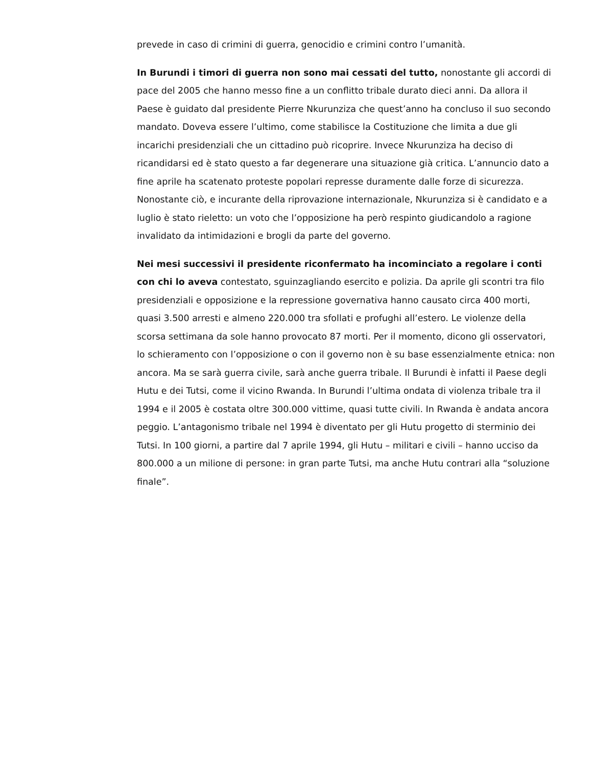prevede in caso di crimini di guerra, genocidio e crimini contro l’umanità.
In Burundi i timori di guerra non sono mai cessati del tutto, nonostante gli accordi di pace del 2005 che hanno messo fine a un conflitto tribale durato dieci anni. Da allora il Paese è guidato dal presidente Pierre Nkurunziza che quest’anno ha concluso il suo secondo mandato. Doveva essere l’ultimo, come stabilisce la Costituzione che limita a due gli incarichi presidenziali che un cittadino può ricoprire. Invece Nkurunziza ha deciso di ricandidarsi ed è stato questo a far degenerare una situazione già critica. L’annuncio dato a fine aprile ha scatenato proteste popolari represse duramente dalle forze di sicurezza. Nonostante ciò, e incurante della riprovazione internazionale, Nkurunziza si è candidato e a luglio è stato rieletto: un voto che l’opposizione ha però respinto giudicandolo a ragione invalidato da intimidazioni e brogli da parte del governo.
Nei mesi successivi il presidente riconfermato ha incominciato a regolare i conti con chi lo aveva contestato, sguinzagliando esercito e polizia. Da aprile gli scontri tra filo presidenziali e opposizione e la repressione governativa hanno causato circa 400 morti, quasi 3.500 arresti e almeno 220.000 tra sfollati e profughi all’estero. Le violenze della scorsa settimana da sole hanno provocato 87 morti. Per il momento, dicono gli osservatori, lo schieramento con l’opposizione o con il governo non è su base essenzialmente etnica: non ancora. Ma se sarà guerra civile, sarà anche guerra tribale. Il Burundi è infatti il Paese degli Hutu e dei Tutsi, come il vicino Rwanda. In Burundi l’ultima ondata di violenza tribale tra il 1994 e il 2005 è costata oltre 300.000 vittime, quasi tutte civili. In Rwanda è andata ancora peggio. L’antagonismo tribale nel 1994 è diventato per gli Hutu progetto di sterminio dei Tutsi. In 100 giorni, a partire dal 7 aprile 1994, gli Hutu – militari e civili – hanno ucciso da 800.000 a un milione di persone: in gran parte Tutsi, ma anche Hutu contrari alla “soluzione finale”.